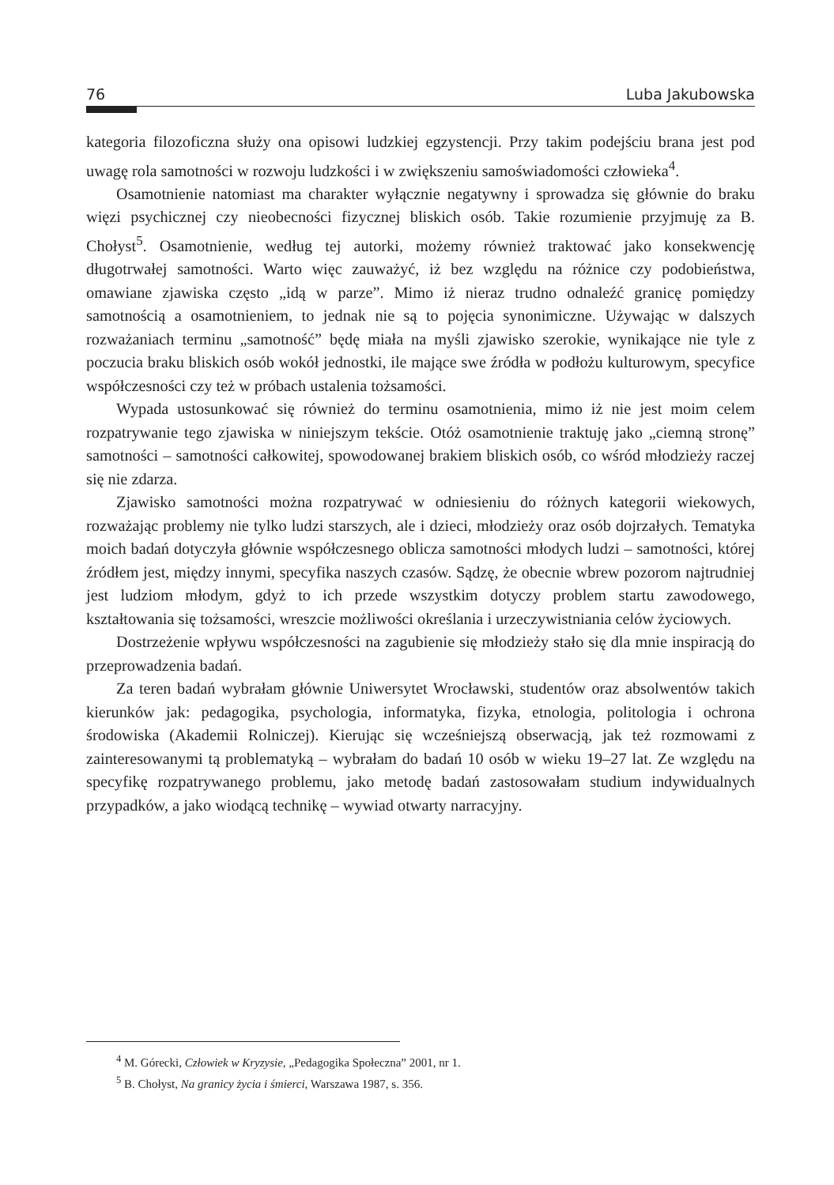76 Luba Jakubowska
kategoria filozoficzna służy ona opisowi ludzkiej egzystencji. Przy takim podejściu brana jest pod uwagę rola samotności w rozwoju ludzkości i w zwiększeniu samoświadomości człowieka<sup>4</sup>.
Osamotnienie natomiast ma charakter wyłącznie negatywny i sprowadza się głównie do braku więzi psychicznej czy nieobecności fizycznej bliskich osób. Takie rozumienie przyjmuję za B. Chołyst<sup>5</sup>. Osamotnienie, według tej autorki, możemy również traktować jako konsekwencję długotrwałej samotności. Warto więc zauważyć, iż bez względu na różnice czy podobieństwa, omawiane zjawiska często „idą w parze”. Mimo iż nieraz trudno odnaleźć granicę pomiędzy samotnością a osamotnieniem, to jednak nie są to pojęcia synonimiczne. Używając w dalszych rozważaniach terminu „samotność” będę miała na myśli zjawisko szerokie, wynikające nie tyle z poczucia braku bliskich osób wokół jednostki, ile mające swe źródła w podłożu kulturowym, specyfice współczesności czy też w próbach ustalenia tożsamości.
Wypada ustosunkować się również do terminu osamotnienia, mimo iż nie jest moim celem rozpatrywanie tego zjawiska w niniejszym tekście. Otóż osamotnienie traktuję jako „ciemną stronę” samotności – samotności całkowitej, spowodowanej brakiem bliskich osób, co wśród młodzieży raczej się nie zdarza.
Zjawisko samotności można rozpatrywać w odniesieniu do różnych kategorii wiekowych, rozważając problemy nie tylko ludzi starszych, ale i dzieci, młodzieży oraz osób dojrzałych. Tematyka moich badań dotyczyła głównie współczesnego oblicza samotności młodych ludzi – samotności, której źródłem jest, między innymi, specyfika naszych czasów. Sądzę, że obecnie wbrew pozorom najtrudniej jest ludziom młodym, gdyż to ich przede wszystkim dotyczy problem startu zawodowego, kształtowania się tożsamości, wreszcie możliwości określania i urzeczywistniania celów życiowych.
Dostrzeżenie wpływu współczesności na zagubienie się młodzieży stało się dla mnie inspiracją do przeprowadzenia badań.
Za teren badań wybrałam głównie Uniwersytet Wrocławski, studentów oraz absolwentów takich kierunków jak: pedagogika, psychologia, informatyka, fizyka, etnologia, politologia i ochrona środowiska (Akademii Rolniczej). Kierując się wcześniejszą obserwacją, jak też rozmowami z zainteresowanymi tą problematyką – wybrałam do badań 10 osób w wieku 19–27 lat. Ze względu na specyfikę rozpatrywanego problemu, jako metodę badań zastosowałam studium indywidualnych przypadków, a jako wiodącą technikę – wywiad otwarty narracyjny.
<sup>4</sup> M. Górecki, Człowiek w Kryzysie, „Pedagogika Społeczna” 2001, nr 1.
<sup>5</sup> B. Chołyst, Na granicy życia i śmierci, Warszawa 1987, s. 356.